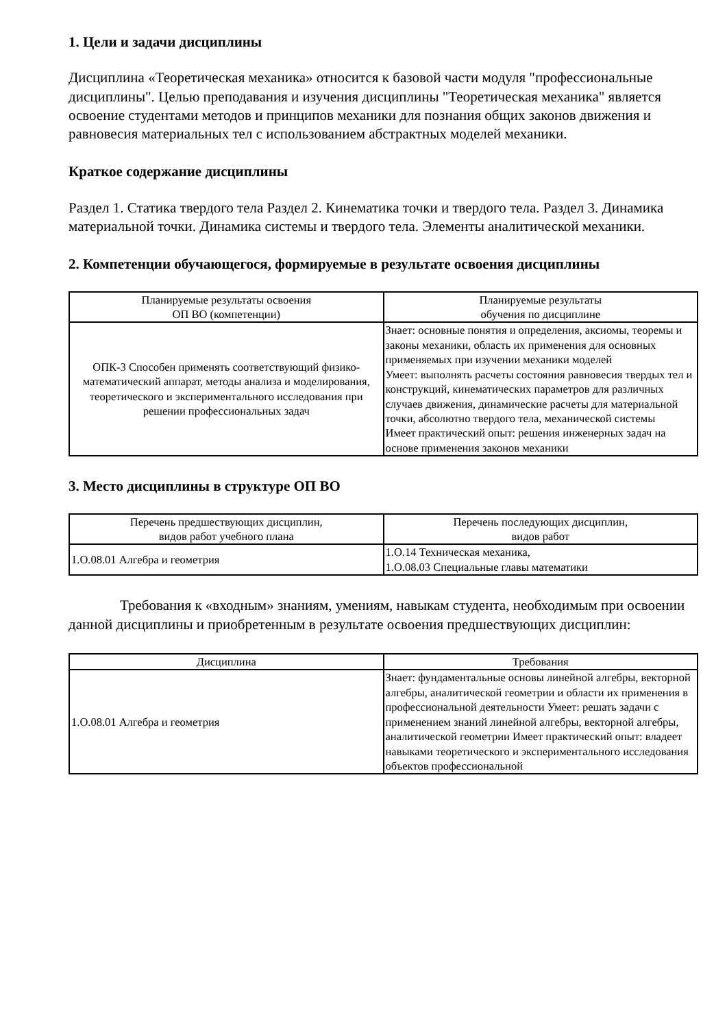1. Цели и задачи дисциплины
Дисциплина «Теоретическая механика» относится к базовой части модуля "профессиональные дисциплины". Целью преподавания и изучения дисциплины "Теоретическая механика" является освоение студентами методов и принципов механики для познания общих законов движения и равновесия материальных тел с использованием абстрактных моделей механики.
Краткое содержание дисциплины
Раздел 1. Статика твердого тела Раздел 2. Кинематика точки и твердого тела. Раздел 3. Динамика материальной точки. Динамика системы и твердого тела. Элементы аналитической механики.
2. Компетенции обучающегося, формируемые в результате освоения дисциплины
| Планируемые результаты освоения ОП ВО (компетенции) | Планируемые результаты обучения по дисциплине |
| --- | --- |
| ОПК-3 Способен применять соответствующий физико-математический аппарат, методы анализа и моделирования, теоретического и экспериментального исследования при решении профессиональных задач | Знает: основные понятия и определения, аксиомы, теоремы и законы механики, область их применения для основных применяемых при изучении механики моделей Умеет: выполнять расчеты состояния равновесия твердых тел и конструкций, кинематических параметров для различных случаев движения, динамические расчеты для материальной точки, абсолютно твердого тела, механической системы Имеет практический опыт: решения инженерных задач на основе применения законов механики |
3. Место дисциплины в структуре ОП ВО
| Перечень предшествующих дисциплин, видов работ учебного плана | Перечень последующих дисциплин, видов работ |
| --- | --- |
| 1.О.08.01 Алгебра и геометрия | 1.О.14 Техническая механика, 1.О.08.03 Специальные главы математики |
Требования к «входным» знаниям, умениям, навыкам студента, необходимым при освоении данной дисциплины и приобретенным в результате освоения предшествующих дисциплин:
| Дисциплина | Требования |
| --- | --- |
| 1.О.08.01 Алгебра и геометрия | Знает: фундаментальные основы линейной алгебры, векторной алгебры, аналитической геометрии и области их применения в профессиональной деятельности Умеет: решать задачи с применением знаний линейной алгебры, векторной алгебры, аналитической геометрии Имеет практический опыт: владеет навыками теоретического и экспериментального исследования объектов профессиональной |